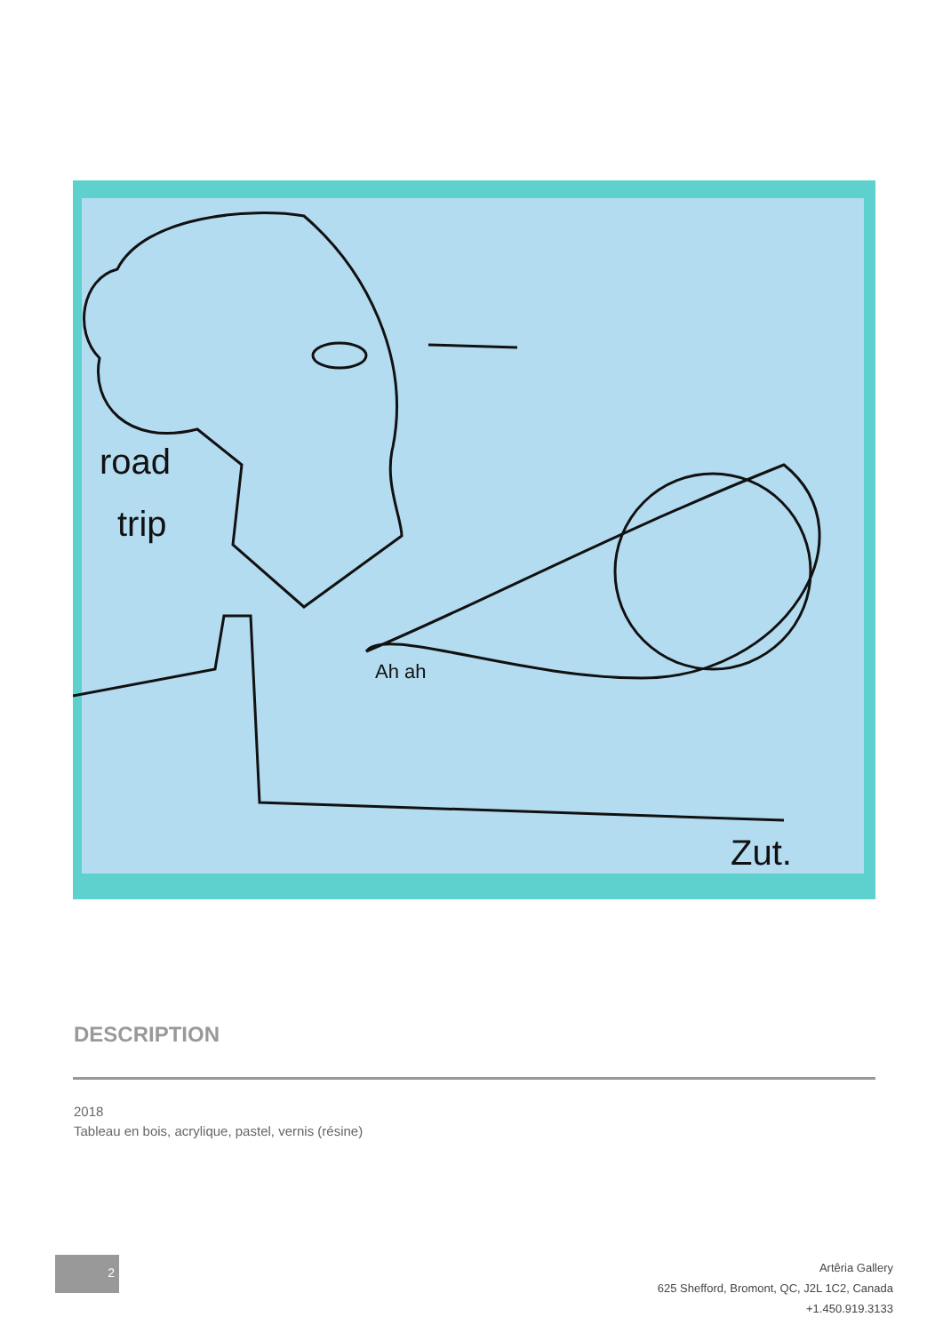road
trip
Ah ah
Zut.
DESCRIPTION
2018
Tableau en bois, acrylique, pastel, vernis (résine)
2
Artêria Gallery
625 Shefford, Bromont, QC, J2L 1C2, Canada
+1.450.919.3133